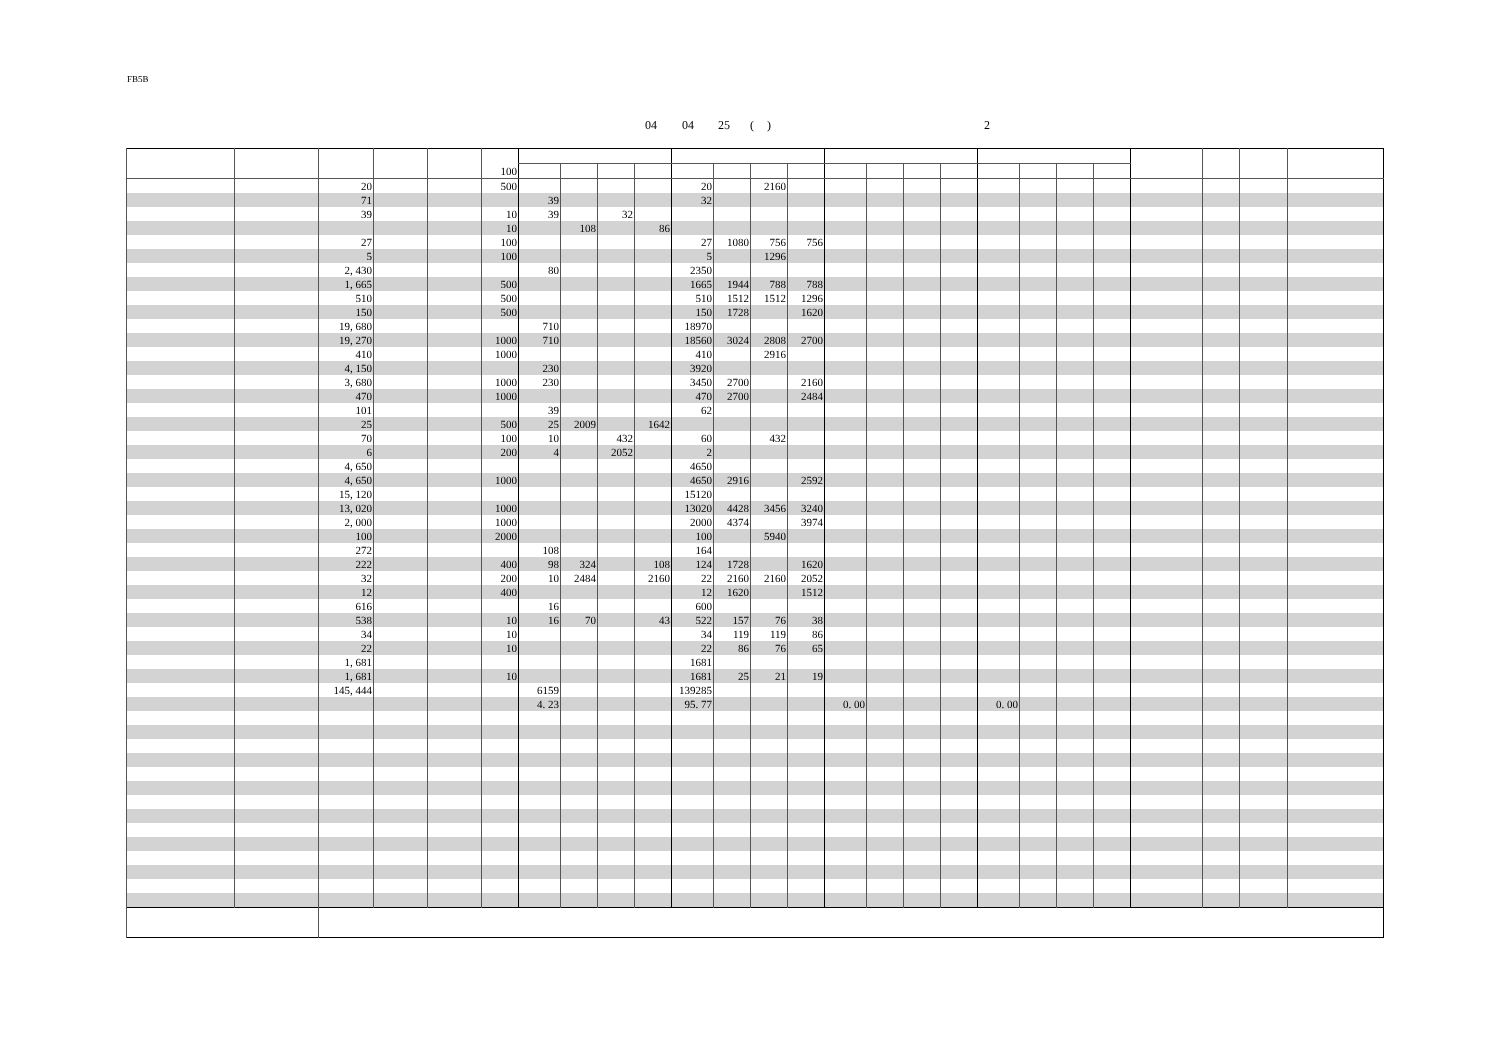FB5B
04 04 25 () 2
| | | | | | 100 | | | | | | | | | | | | | | | | | | | | |
| --- | --- | --- | --- | --- | --- | --- | --- | --- | --- | --- | --- | --- | --- | --- | --- | --- | --- | --- | --- | --- | --- | --- | --- | --- | --- |
| | | 20 | | | 500 | | | | | 20 | | 2160 | | | | | | | | | | | | | |
| | | 71 | | | | 39 | | | | 32 | | | | | | | | | | | | | | | |
| | | 39 | | | 10 | 39 | | 32 | | | | | | | | | | | | | | | | | |
| | | | | | 10 | | 108 | | 86 | | | | | | | | | | | | | | | | |
| | | 27 | | | 100 | | | | | 27 | 1080 | 756 | 756 | | | | | | | | | | | | |
| | | 5 | | | 100 | | | | | 5 | | 1296 | | | | | | | | | | | | | |
| | | 2, 430 | | | | 80 | | | | 2350 | | | | | | | | | | | | | | | |
| | | 1, 665 | | | 500 | | | | | 1665 | 1944 | 788 | 788 | | | | | | | | | | | | |
| | | 510 | | | 500 | | | | | 510 | 1512 | 1512 | 1296 | | | | | | | | | | | | |
| | | 150 | | | 500 | | | | | 150 | 1728 | | 1620 | | | | | | | | | | | | |
| | | 19, 680 | | | | 710 | | | | 18970 | | | | | | | | | | | | | | | |
| | | 19, 270 | | | 1000 | 710 | | | | 18560 | 3024 | 2808 | 2700 | | | | | | | | | | | | |
| | | 410 | | | 1000 | | | | | 410 | | 2916 | | | | | | | | | | | | | |
| | | 4, 150 | | | | 230 | | | | 3920 | | | | | | | | | | | | | | | |
| | | 3, 680 | | | 1000 | 230 | | | | 3450 | 2700 | | 2160 | | | | | | | | | | | | |
| | | 470 | | | 1000 | | | | | 470 | 2700 | | 2484 | | | | | | | | | | | | |
| | | 101 | | | | 39 | | | | 62 | | | | | | | | | | | | | | | |
| | | 25 | | | 500 | 25 | 2009 | | 1642 | | | | | | | | | | | | | | | | |
| | | 70 | | | 100 | 10 | | 432 | | 60 | | 432 | | | | | | | | | | | | | |
| | | 6 | | | 200 | 4 | | 2052 | | 2 | | | | | | | | | | | | | | | |
| | | 4, 650 | | | | | | | | 4650 | | | | | | | | | | | | | | | |
| | | 4, 650 | | | 1000 | | | | | 4650 | 2916 | | 2592 | | | | | | | | | | | | |
| | | 15, 120 | | | | | | | | 15120 | | | | | | | | | | | | | | | |
| | | 13, 020 | | | 1000 | | | | | 13020 | 4428 | 3456 | 3240 | | | | | | | | | | | | |
| | | 2, 000 | | | 1000 | | | | | 2000 | 4374 | | 3974 | | | | | | | | | | | | |
| | | 100 | | | 2000 | | | | | 100 | | 5940 | | | | | | | | | | | | | |
| | | 272 | | | | 108 | | | | 164 | | | | | | | | | | | | | | | |
| | | 222 | | | 400 | 98 | 324 | | 108 | 124 | 1728 | | 1620 | | | | | | | | | | | | |
| | | 32 | | | 200 | 10 | 2484 | | 2160 | 22 | 2160 | 2160 | 2052 | | | | | | | | | | | | |
| | | 12 | | | 400 | | | | | 12 | 1620 | | 1512 | | | | | | | | | | | | |
| | | 616 | | | | 16 | | | | 600 | | | | | | | | | | | | | | | |
| | | 538 | | | 10 | 16 | 70 | | 43 | 522 | 157 | 76 | 38 | | | | | | | | | | | | |
| | | 34 | | | 10 | | | | | 34 | 119 | 119 | 86 | | | | | | | | | | | | |
| | | 22 | | | 10 | | | | | 22 | 86 | 76 | 65 | | | | | | | | | | | | |
| | | 1, 681 | | | | | | | | 1681 | | | | | | | | | | | | | | | |
| | | 1, 681 | | | 10 | | | | | 1681 | 25 | 21 | 19 | | | | | | | | | | | | |
| | | 145, 444 | | | | 6159 | | | | 139285 | | | | | | | | | | | | | | | |
| | | | | | | 4. 23 | | | | 95. 77 | | | | 0. 00 | | | | 0. 00 | | | | | | | |